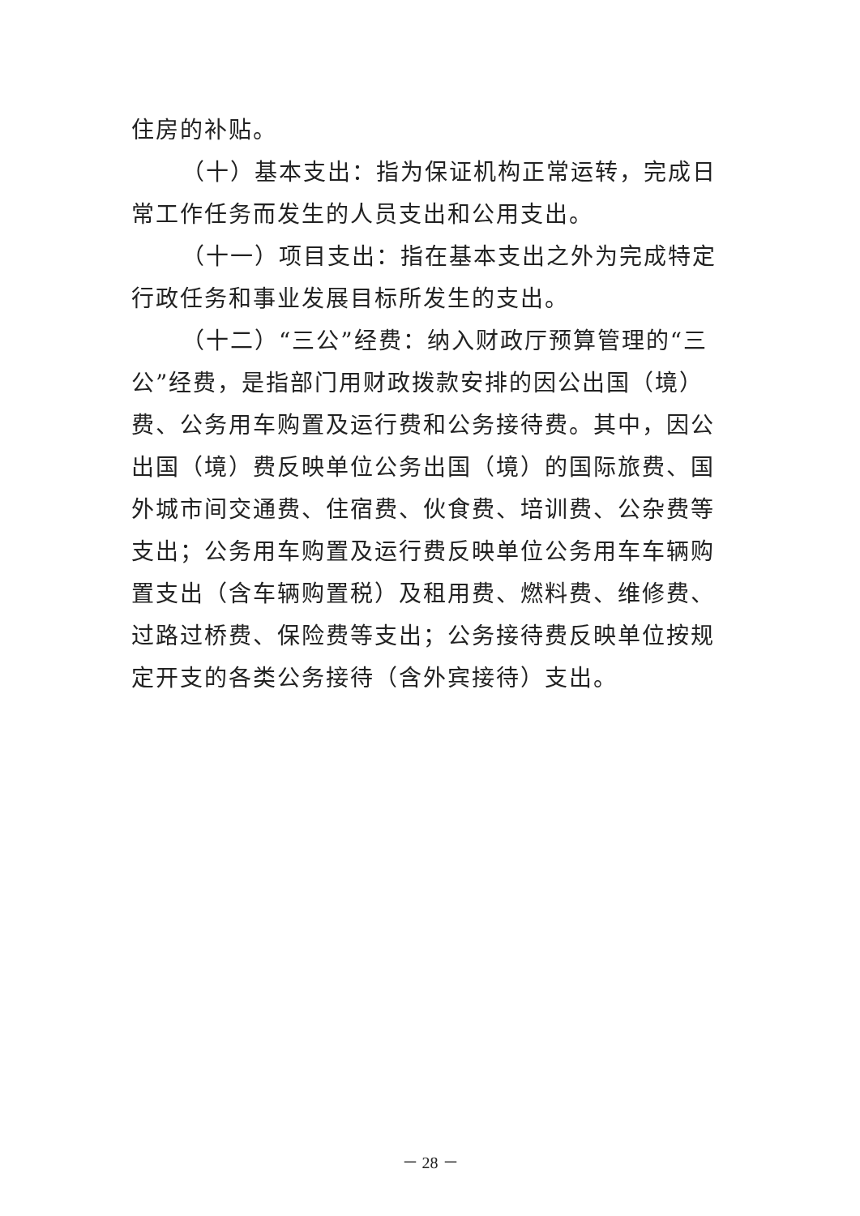住房的补贴。
（十）基本支出：指为保证机构正常运转，完成日常工作任务而发生的人员支出和公用支出。
（十一）项目支出：指在基本支出之外为完成特定行政任务和事业发展目标所发生的支出。
（十二）“三公”经费：纳入财政厅预算管理的“三公”经费，是指部门用财政拨款安排的因公出国（境）费、公务用车购置及运行费和公务接待费。其中，因公出国（境）费反映单位公务出国（境）的国际旅费、国外城市间交通费、住宿费、伙食费、培训费、公杂费等支出；公务用车购置及运行费反映单位公务用车车辆购置支出（含车辆购置税）及租用费、燃料费、维修费、过路过桥费、保险费等支出；公务接待费反映单位按规定开支的各类公务接待（含外宾接待）支出。
－ 28 －